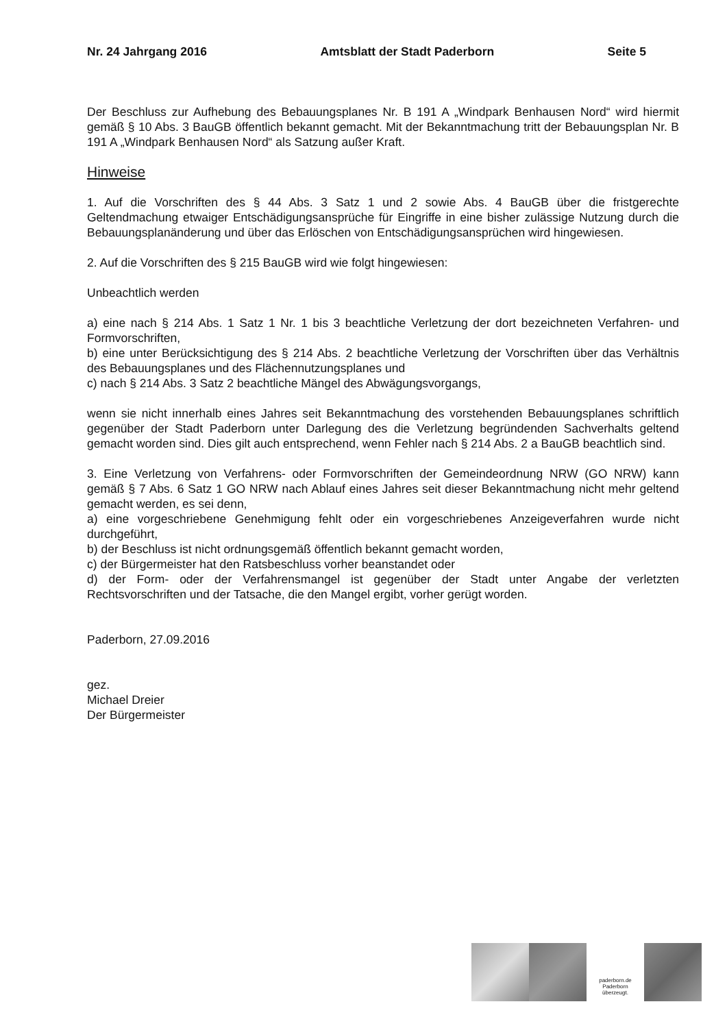Nr. 24 Jahrgang 2016 Amtsblatt der Stadt Paderborn Seite 5
Der Beschluss zur Aufhebung des Bebauungsplanes Nr. B 191 A „Windpark Benhausen Nord“ wird hiermit gemäß § 10 Abs. 3 BauGB öffentlich bekannt gemacht. Mit der Bekanntmachung tritt der Bebauungsplan Nr. B 191 A „Windpark Benhausen Nord“ als Satzung außer Kraft.
Hinweise
1. Auf die Vorschriften des § 44 Abs. 3 Satz 1 und 2 sowie Abs. 4 BauGB über die fristgerechte Geltendmachung etwaiger Entschädigungsansprüche für Eingriffe in eine bisher zulässige Nutzung durch die Bebauungsplanänderung und über das Erlöschen von Entschädigungsansprüchen wird hingewiesen.
2. Auf die Vorschriften des § 215 BauGB wird wie folgt hingewiesen:
Unbeachtlich werden
a) eine nach § 214 Abs. 1 Satz 1 Nr. 1 bis 3 beachtliche Verletzung der dort bezeichneten Verfahren- und Formvorschriften,
b) eine unter Berücksichtigung des § 214 Abs. 2 beachtliche Verletzung der Vorschriften über das Verhältnis des Bebauungsplanes und des Flächennutzungsplanes und
c) nach § 214 Abs. 3 Satz 2 beachtliche Mängel des Abwägungsvorgangs,
wenn sie nicht innerhalb eines Jahres seit Bekanntmachung des vorstehenden Bebauungsplanes schriftlich gegenüber der Stadt Paderborn unter Darlegung des die Verletzung begründenden Sachverhalts geltend gemacht worden sind. Dies gilt auch entsprechend, wenn Fehler nach § 214 Abs. 2 a BauGB beachtlich sind.
3. Eine Verletzung von Verfahrens- oder Formvorschriften der Gemeindeordnung NRW (GO NRW) kann gemäß § 7 Abs. 6 Satz 1 GO NRW nach Ablauf eines Jahres seit dieser Bekanntmachung nicht mehr geltend gemacht werden, es sei denn,
a) eine vorgeschriebene Genehmigung fehlt oder ein vorgeschriebenes Anzeigeverfahren wurde nicht durchgeführt,
b) der Beschluss ist nicht ordnungsgemäß öffentlich bekannt gemacht worden,
c) der Bürgermeister hat den Ratsbeschluss vorher beanstandet oder
d) der Form- oder der Verfahrensmangel ist gegenüber der Stadt unter Angabe der verletzten Rechtsvorschriften und der Tatsache, die den Mangel ergibt, vorher gerügt worden.
Paderborn, 27.09.2016
gez.
Michael Dreier
Der Bürgermeister
paderborn.de
Paderborn
überzeugt.